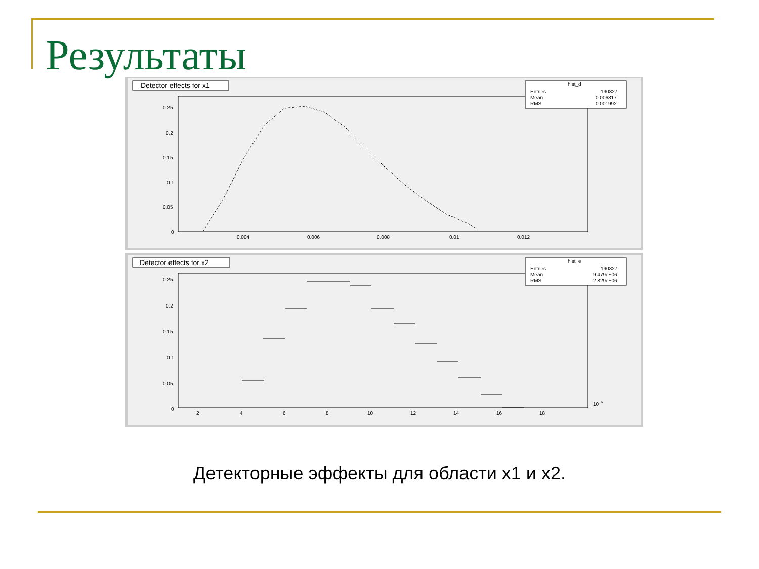Результаты
Detector effects for x1
hist_d
Entries
190827
Mean
0.006817
RMS
0.001992
0.25
0.2
0.15
0.1
0.05
0
0.004
0.006
0.008
0.01
0.012
Detector effects for x2
hist_e
Entries
190827
Mean
9.479e−06
RMS
2.829e−06
0.25
0.2
0.15
0.1
0.05
0
2
4
6
8
10
12
14
16
18
10−6
Детекторные эффекты для области x1 и x2.